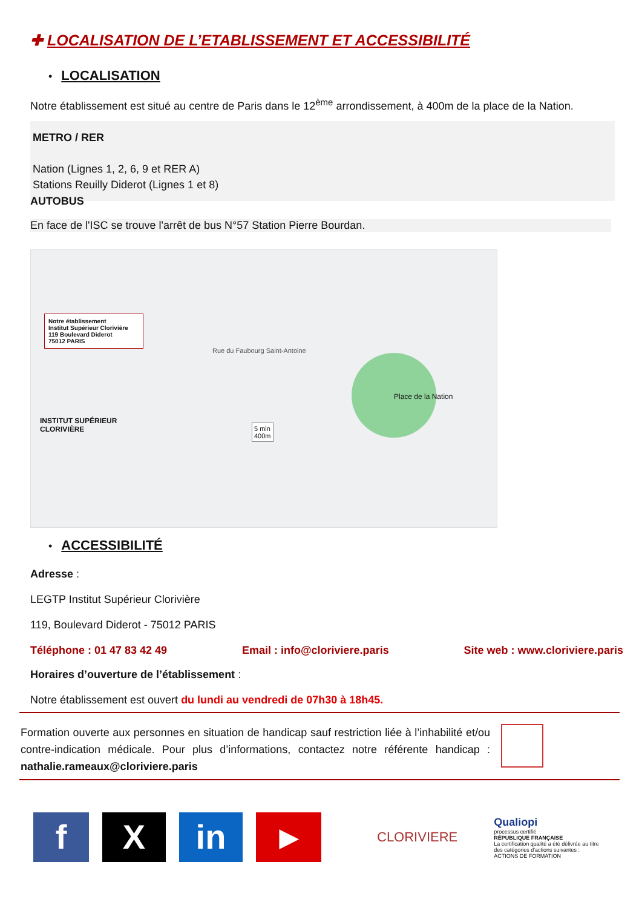✚ LOCALISATION DE L’ETABLISSEMENT ET ACCESSIBILITÉ
• LOCALISATION
Notre établissement est situé au centre de Paris dans le 12<sup>ème</sup> arrondissement, à 400m de la place de la Nation.
METRO / RER
Nation (Lignes 1, 2, 6, 9 et RER A)
Stations Reuilly Diderot (Lignes 1 et 8)
AUTOBUS
En face de l'ISC se trouve l'arrêt de bus N°57 Station Pierre Bourdan.
Notre établissement
Institut Supérieur Clorivière
119 Boulevard Diderot
75012 PARIS
Place de la Nation
INSTITUT SUPÉRIEUR
CLORIVIÈRE
5 min
400m
Rue du Faubourg Saint-Antoine
• ACCESSIBILITÉ
Adresse :
LEGTP Institut Supérieur Clorivière
119, Boulevard Diderot - 75012 PARIS
Téléphone : 01 47 83 42 49 Email : info@cloriviere.paris Site web : www.cloriviere.paris
Horaires d’ouverture de l’établissement :
Notre établissement est ouvert du lundi au vendredi de 07h30 à 18h45.
Formation ouverte aux personnes en situation de handicap sauf restriction liée à l’inhabilité et/ou contre-indication médicale. Pour plus d’informations, contactez notre référente handicap : nathalie.rameaux@cloriviere.paris
f X in ▶ CLORIVIERE Qualiopi
processus certifié
RÉPUBLIQUE FRANÇAISE
La certification qualité a été délivrée au titre des catégories d'actions suivantes : ACTIONS DE FORMATION